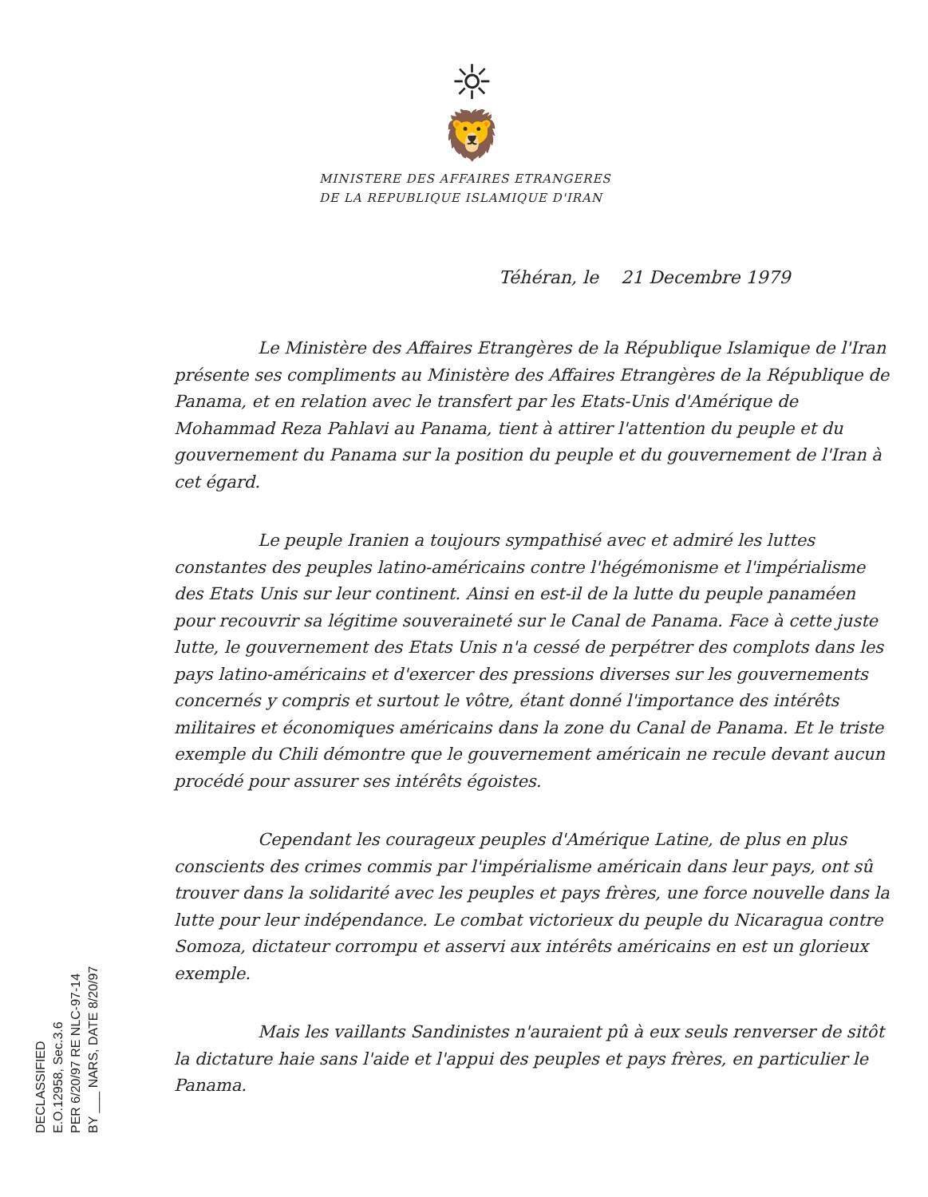☼
🦁
MINISTERE DES AFFAIRES ETRANGERES
DE LA REPUBLIQUE ISLAMIQUE D'IRAN
Téhéran, le 21 Decembre 1979
Le Ministère des Affaires Etrangères de la République Islamique de l'Iran présente ses compliments au Ministère des Affaires Etrangères de la République de Panama, et en relation avec le transfert par les Etats-Unis d'Amérique de Mohammad Reza Pahlavi au Panama, tient à attirer l'attention du peuple et du gouvernement du Panama sur la position du peuple et du gouvernement de l'Iran à cet égard.
Le peuple Iranien a toujours sympathisé avec et admiré les luttes constantes des peuples latino-américains contre l'hégémonisme et l'impérialisme des Etats Unis sur leur continent. Ainsi en est-il de la lutte du peuple panaméen pour recouvrir sa légitime souveraineté sur le Canal de Panama. Face à cette juste lutte, le gouvernement des Etats Unis n'a cessé de perpétrer des complots dans les pays latino-américains et d'exercer des pressions diverses sur les gouvernements concernés y compris et surtout le vôtre, étant donné l'importance des intérêts militaires et économiques américains dans la zone du Canal de Panama. Et le triste exemple du Chili démontre que le gouvernement américain ne recule devant aucun procédé pour assurer ses intérêts égoistes.
Cependant les courageux peuples d'Amérique Latine, de plus en plus conscients des crimes commis par l'impérialisme américain dans leur pays, ont sû trouver dans la solidarité avec les peuples et pays frères, une force nouvelle dans la lutte pour leur indépendance. Le combat victorieux du peuple du Nicaragua contre Somoza, dictateur corrompu et asservi aux intérêts américains en est un glorieux exemple.
Mais les vaillants Sandinistes n'auraient pû à eux seuls renverser de sitôt la dictature haie sans l'aide et l'appui des peuples et pays frères, en particulier le Panama.
DECLASSIFIED
E.O.12958, Sec.3.6
PER 6/20/97 RE NLC-97-14
BY ___ NARS, DATE 8/20/97